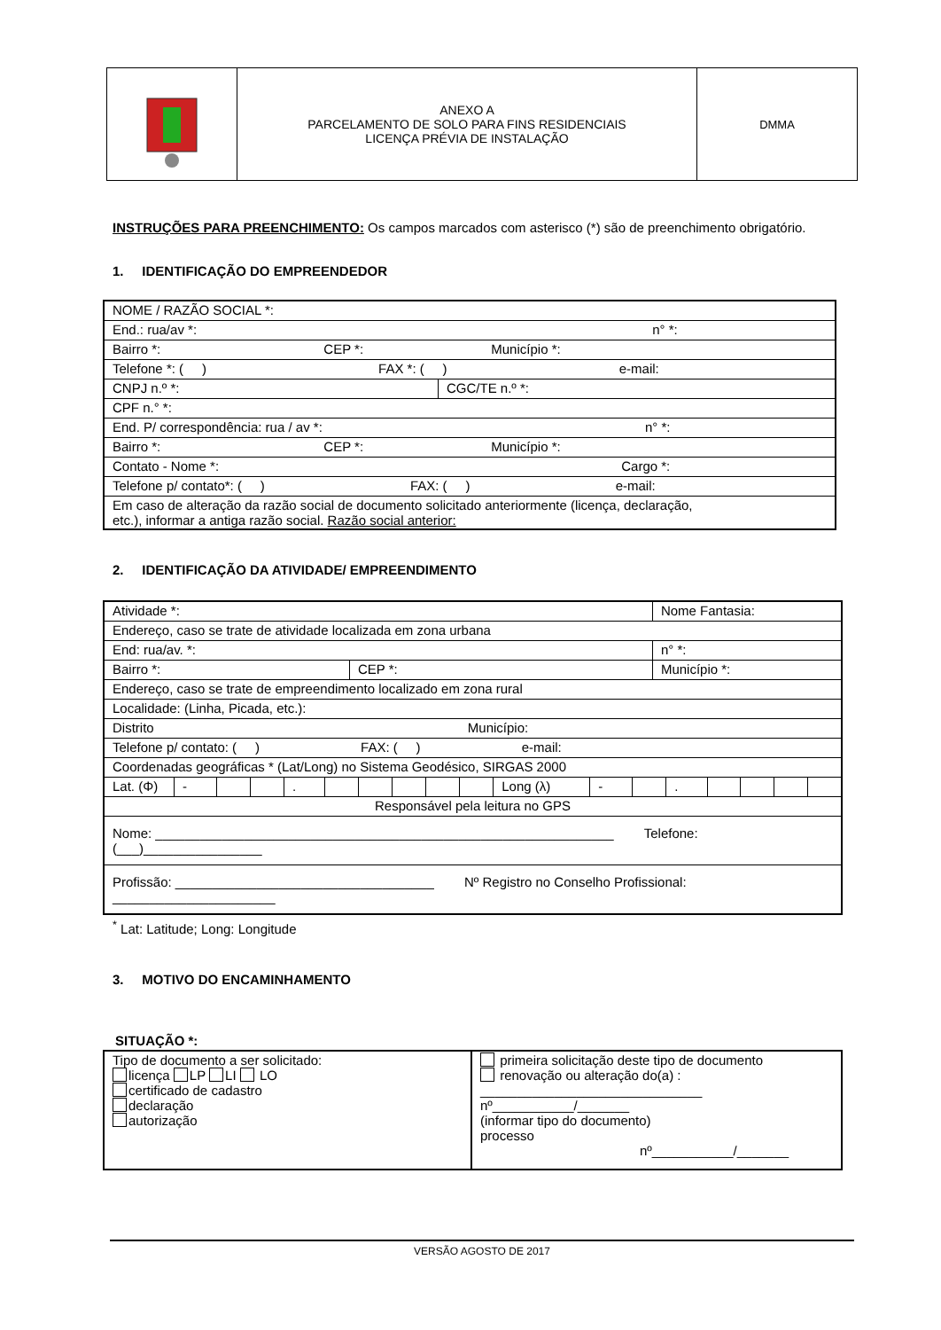| | ANEXO A PARCELAMENTO DE SOLO PARA FINS RESIDENCIAIS LICENÇA PRÉVIA DE INSTALAÇÃO | DMMA |
INSTRUÇÕES PARA PREENCHIMENTO: Os campos marcados com asterisco (*) são de preenchimento obrigatório.
1. IDENTIFICAÇÃO DO EMPREENDEDOR
| NOME / RAZÃO SOCIAL *: | |
| End.: rua/av *: n° *: | |
| Bairro *: CEP *: Município *: | |
| Telefone *: ( ) FAX *: ( ) e-mail: | |
| CNPJ n.º *: | CGC/TE n.º *: |
| CPF n.° *: | |
| End. P/ correspondência: rua / av *: n° *: | |
| Bairro *: CEP *: Município *: | |
| Contato - Nome *: Cargo *: | |
| Telefone p/ contato*: ( ) FAX: ( ) e-mail: | |
| Em caso de alteração da razão social de documento solicitado anteriormente (licença, declaração, etc.), informar a antiga razão social. Razão social anterior: | |
2. IDENTIFICAÇÃO DA ATIVIDADE/ EMPREENDIMENTO
| Atividade *: | | Nome Fantasia: |
| Endereço, caso se trate de atividade localizada em zona urbana | | |
| End: rua/av. *: | | n° *: |
| Bairro *: | CEP *: | Município *: |
| Endereço, caso se trate de empreendimento localizado em zona rural | | |
| Localidade: (Linha, Picada, etc.): | | |
| Distrito Município: | | |
| Telefone p/ contato: ( ) FAX: ( ) e-mail: | | |
| Coordenadas geográficas * (Lat/Long) no Sistema Geodésico, SIRGAS 2000 | | |
| / Lat. (Φ) / - / / / . / / / / / / Long (λ) / - / / . / / / / / | | |
| Responsável pela leitura no GPS | | |
| Nome: ______________________________________________________________ Telefone: (___)________________ | | |
| Profissão: ___________________________________ Nº Registro no Conselho Profissional: ______________________ | | |
<sup>*</sup> Lat: Latitude; Long: Longitude
3. MOTIVO DO ENCAMINHAMENTO
SITUAÇÃO *:
| Tipo de documento a ser solicitado: licença LP LI LO certificado de cadastro declaração autorização | primeira solicitação deste tipo de documento renovação ou alteração do(a) : ______________________________ nº___________/_______ (informar tipo do documento) processo nº___________/_______ |
VERSÃO AGOSTO DE 2017